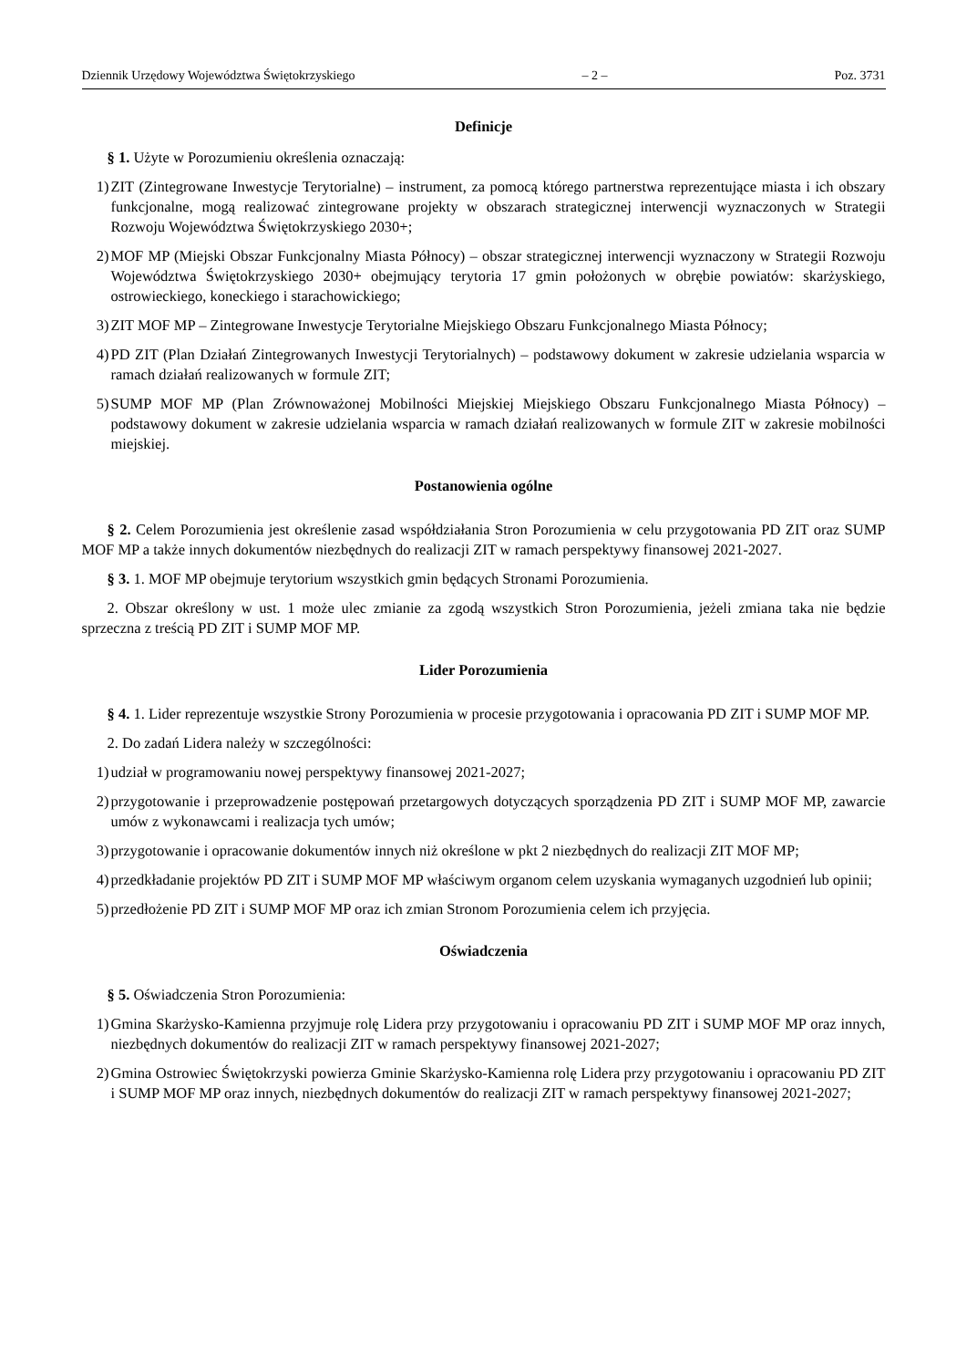Dziennik Urzędowy Województwa Świętokrzyskiego – 2 – Poz. 3731
Definicje
§ 1. Użyte w Porozumieniu określenia oznaczają:
1) ZIT (Zintegrowane Inwestycje Terytorialne) – instrument, za pomocą którego partnerstwa reprezentujące miasta i ich obszary funkcjonalne, mogą realizować zintegrowane projekty w obszarach strategicznej interwencji wyznaczonych w Strategii Rozwoju Województwa Świętokrzyskiego 2030+;
2) MOF MP (Miejski Obszar Funkcjonalny Miasta Północy) – obszar strategicznej interwencji wyznaczony w Strategii Rozwoju Województwa Świętokrzyskiego 2030+ obejmujący terytoria 17 gmin położonych w obrębie powiatów: skarżyskiego, ostrowieckiego, koneckiego i starachowickiego;
3) ZIT MOF MP – Zintegrowane Inwestycje Terytorialne Miejskiego Obszaru Funkcjonalnego Miasta Północy;
4) PD ZIT (Plan Działań Zintegrowanych Inwestycji Terytorialnych) – podstawowy dokument w zakresie udzielania wsparcia w ramach działań realizowanych w formule ZIT;
5) SUMP MOF MP (Plan Zrównoważonej Mobilności Miejskiej Miejskiego Obszaru Funkcjonalnego Miasta Północy) – podstawowy dokument w zakresie udzielania wsparcia w ramach działań realizowanych w formule ZIT w zakresie mobilności miejskiej.
Postanowienia ogólne
§ 2. Celem Porozumienia jest określenie zasad współdziałania Stron Porozumienia w celu przygotowania PD ZIT oraz SUMP MOF MP a także innych dokumentów niezbędnych do realizacji ZIT w ramach perspektywy finansowej 2021-2027.
§ 3. 1. MOF MP obejmuje terytorium wszystkich gmin będących Stronami Porozumienia.
2. Obszar określony w ust. 1 może ulec zmianie za zgodą wszystkich Stron Porozumienia, jeżeli zmiana taka nie będzie sprzeczna z treścią PD ZIT i SUMP MOF MP.
Lider Porozumienia
§ 4. 1. Lider reprezentuje wszystkie Strony Porozumienia w procesie przygotowania i opracowania PD ZIT i SUMP MOF MP.
2. Do zadań Lidera należy w szczególności:
1) udział w programowaniu nowej perspektywy finansowej 2021-2027;
2) przygotowanie i przeprowadzenie postępowań przetargowych dotyczących sporządzenia PD ZIT i SUMP MOF MP, zawarcie umów z wykonawcami i realizacja tych umów;
3) przygotowanie i opracowanie dokumentów innych niż określone w pkt 2 niezbędnych do realizacji ZIT MOF MP;
4) przedkładanie projektów PD ZIT i SUMP MOF MP właściwym organom celem uzyskania wymaganych uzgodnień lub opinii;
5) przedłożenie PD ZIT i SUMP MOF MP oraz ich zmian Stronom Porozumienia celem ich przyjęcia.
Oświadczenia
§ 5. Oświadczenia Stron Porozumienia:
1) Gmina Skarżysko-Kamienna przyjmuje rolę Lidera przy przygotowaniu i opracowaniu PD ZIT i SUMP MOF MP oraz innych, niezbędnych dokumentów do realizacji ZIT w ramach perspektywy finansowej 2021-2027;
2) Gmina Ostrowiec Świętokrzyski powierza Gminie Skarżysko-Kamienna rolę Lidera przy przygotowaniu i opracowaniu PD ZIT i SUMP MOF MP oraz innych, niezbędnych dokumentów do realizacji ZIT w ramach perspektywy finansowej 2021-2027;